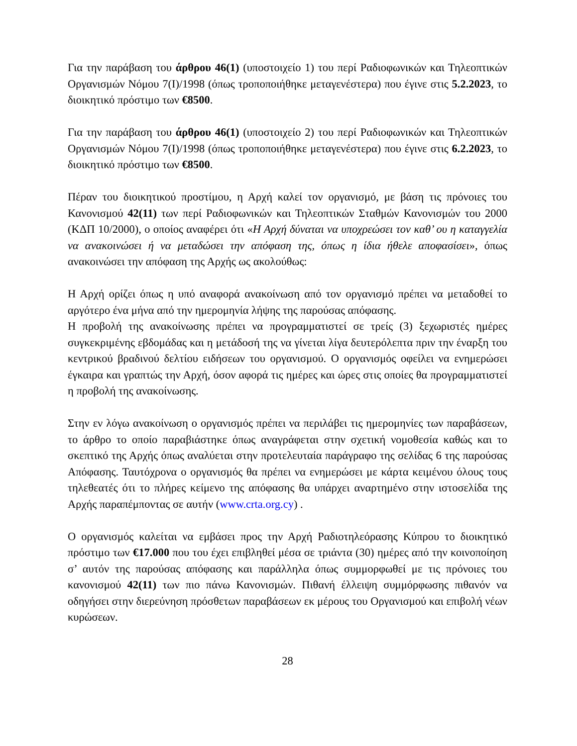Για την παράβαση του άρθρου 46(1) (υποστοιχείο 1) του περί Ραδιοφωνικών και Τηλεοπτικών Οργανισμών Νόμου 7(Ι)/1998 (όπως τροποποιήθηκε μεταγενέστερα) που έγινε στις 5.2.2023, το διοικητικό πρόστιμο των €8500.
Για την παράβαση του άρθρου 46(1) (υποστοιχείο 2) του περί Ραδιοφωνικών και Τηλεοπτικών Οργανισμών Νόμου 7(Ι)/1998 (όπως τροποποιήθηκε μεταγενέστερα) που έγινε στις 6.2.2023, το διοικητικό πρόστιμο των €8500.
Πέραν του διοικητικού προστίμου, η Αρχή καλεί τον οργανισμό, με βάση τις πρόνοιες του Κανονισμού 42(11) των περί Ραδιοφωνικών και Τηλεοπτικών Σταθμών Κανονισμών του 2000 (ΚΔΠ 10/2000), ο οποίος αναφέρει ότι «Η Αρχή δύναται να υποχρεώσει τον καθ’ ου η καταγγελία να ανακοινώσει ή να μεταδώσει την απόφαση της, όπως η ίδια ήθελε αποφασίσει», όπως ανακοινώσει την απόφαση της Αρχής ως ακολούθως:
Η Αρχή ορίζει όπως η υπό αναφορά ανακοίνωση από τον οργανισμό πρέπει να μεταδοθεί το αργότερο ένα μήνα από την ημερομηνία λήψης της παρούσας απόφασης.
Η προβολή της ανακοίνωσης πρέπει να προγραμματιστεί σε τρείς (3) ξεχωριστές ημέρες συγκεκριμένης εβδομάδας και η μετάδοσή της να γίνεται λίγα δευτερόλεπτα πριν την έναρξη του κεντρικού βραδινού δελτίου ειδήσεων του οργανισμού. Ο οργανισμός οφείλει να ενημερώσει έγκαιρα και γραπτώς την Αρχή, όσον αφορά τις ημέρες και ώρες στις οποίες θα προγραμματιστεί η προβολή της ανακοίνωσης.
Στην εν λόγω ανακοίνωση ο οργανισμός πρέπει να περιλάβει τις ημερομηνίες των παραβάσεων, το άρθρο το οποίο παραβιάστηκε όπως αναγράφεται στην σχετική νομοθεσία καθώς και το σκεπτικό της Αρχής όπως αναλύεται στην προτελευταία παράγραφο της σελίδας 6 της παρούσας Απόφασης. Ταυτόχρονα ο οργανισμός θα πρέπει να ενημερώσει με κάρτα κειμένου όλους τους τηλεθεατές ότι το πλήρες κείμενο της απόφασης θα υπάρχει αναρτημένο στην ιστοσελίδα της Αρχής παραπέμποντας σε αυτήν (www.crta.org.cy) .
Ο οργανισμός καλείται να εμβάσει προς την Αρχή Ραδιοτηλεόρασης Κύπρου το διοικητικό πρόστιμο των €17.000 που του έχει επιβληθεί μέσα σε τριάντα (30) ημέρες από την κοινοποίηση σ’ αυτόν της παρούσας απόφασης και παράλληλα όπως συμμορφωθεί με τις πρόνοιες του κανονισμού 42(11) των πιο πάνω Κανονισμών. Πιθανή έλλειψη συμμόρφωσης πιθανόν να οδηγήσει στην διερεύνηση πρόσθετων παραβάσεων εκ μέρους του Οργανισμού και επιβολή νέων κυρώσεων.
28